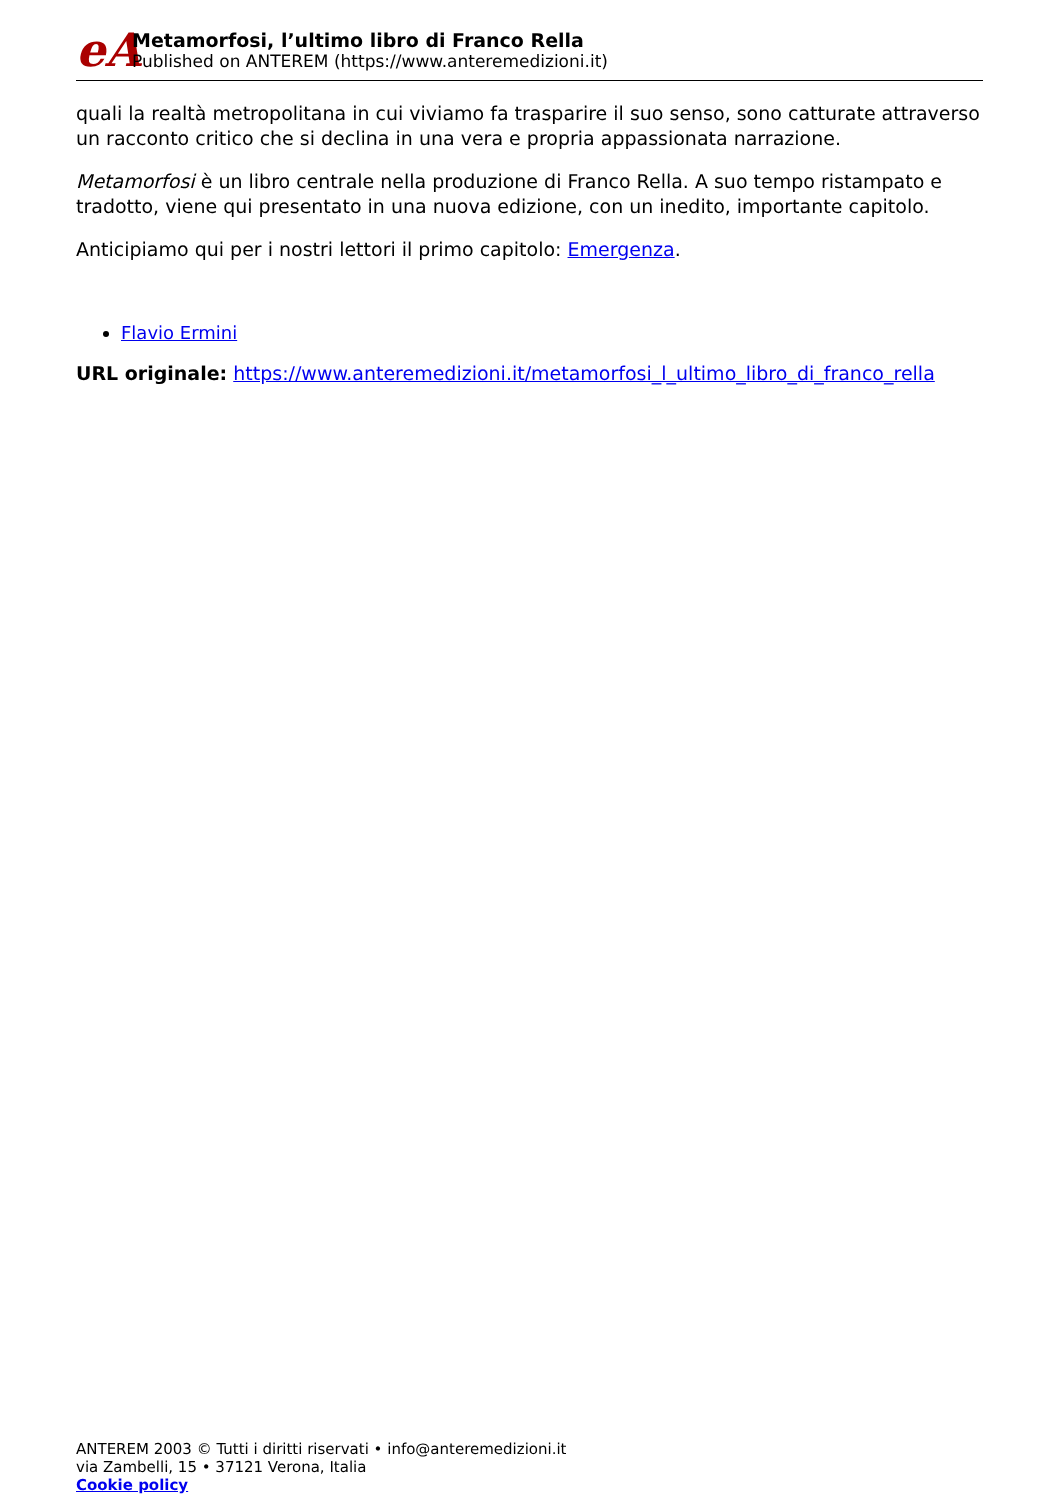eA
Metamorfosi, l’ultimo libro di Franco Rella
Published on ANTEREM (https://www.anteremedizioni.it)
quali la realtà metropolitana in cui viviamo fa trasparire il suo senso, sono catturate attraverso un racconto critico che si declina in una vera e propria appassionata narrazione.
Metamorfosi è un libro centrale nella produzione di Franco Rella. A suo tempo ristampato e tradotto, viene qui presentato in una nuova edizione, con un inedito, importante capitolo.
Anticipiamo qui per i nostri lettori il primo capitolo: Emergenza.
Flavio Ermini
URL originale: https://www.anteremedizioni.it/metamorfosi_l_ultimo_libro_di_franco_rella
ANTEREM 2003 © Tutti i diritti riservati • info@anteremedizioni.it
via Zambelli, 15 • 37121 Verona, Italia
Cookie policy